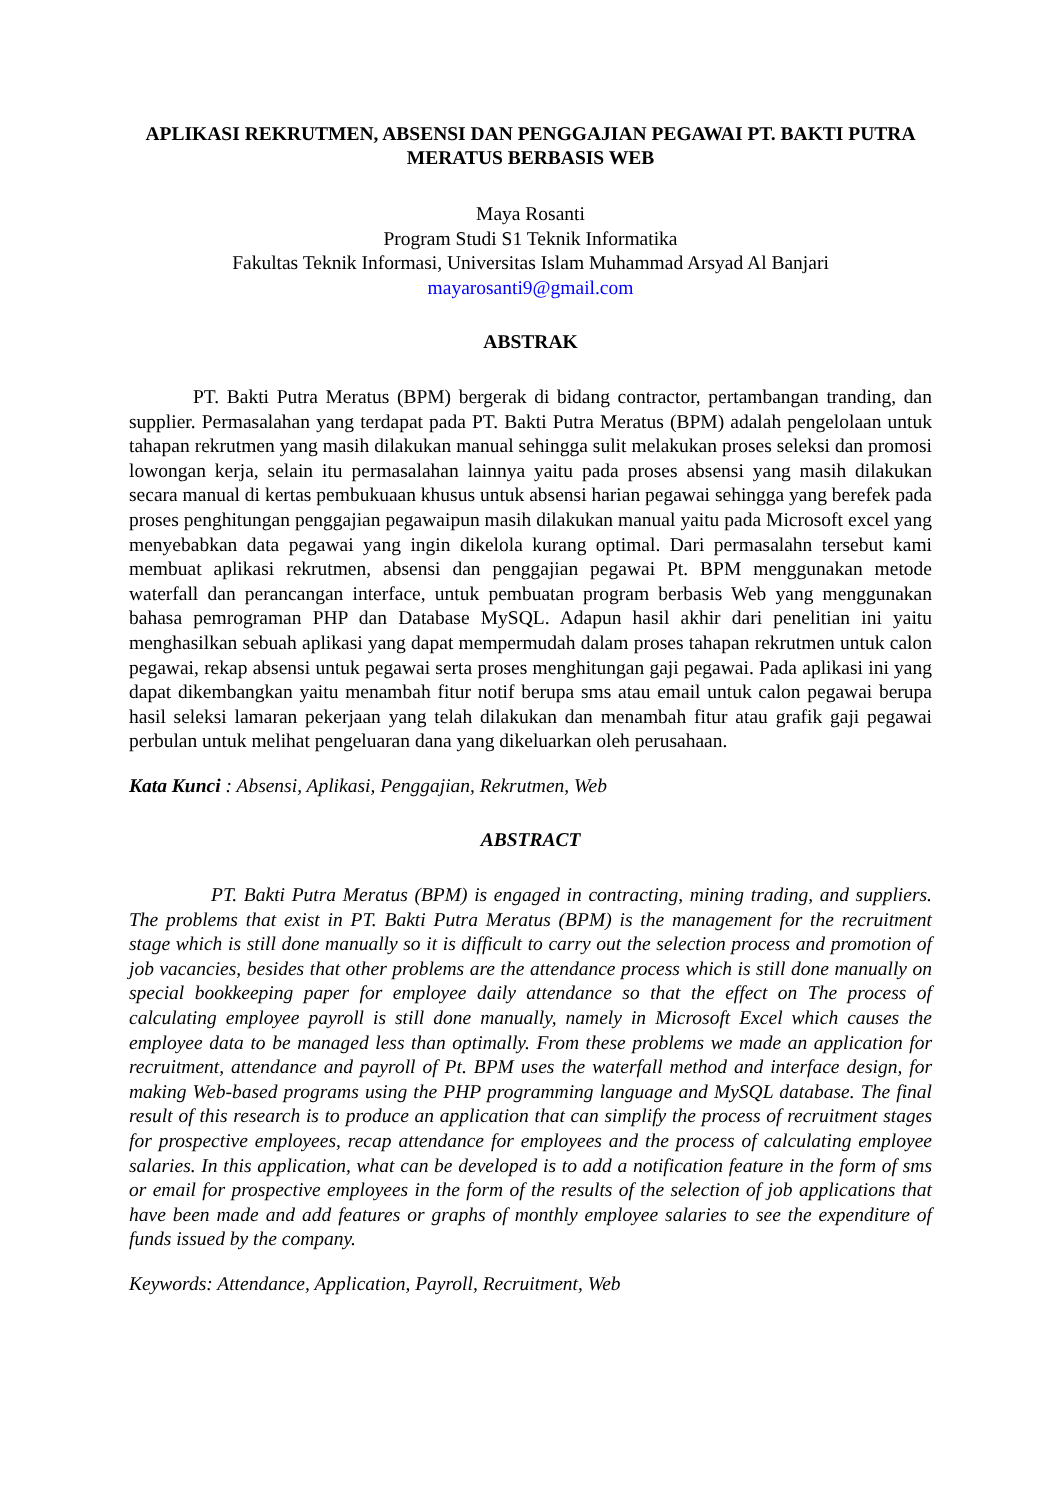APLIKASI REKRUTMEN, ABSENSI DAN PENGGAJIAN PEGAWAI PT. BAKTI PUTRA MERATUS BERBASIS WEB
Maya Rosanti
Program Studi S1 Teknik Informatika
Fakultas Teknik Informasi, Universitas Islam Muhammad Arsyad Al Banjari
mayarosanti9@gmail.com
ABSTRAK
PT. Bakti Putra Meratus (BPM) bergerak di bidang contractor, pertambangan tranding, dan supplier. Permasalahan yang terdapat pada PT. Bakti Putra Meratus (BPM) adalah pengelolaan untuk tahapan rekrutmen yang masih dilakukan manual sehingga sulit melakukan proses seleksi dan promosi lowongan kerja, selain itu permasalahan lainnya yaitu pada proses absensi yang masih dilakukan secara manual di kertas pembukuaan khusus untuk absensi harian pegawai sehingga yang berefek pada proses penghitungan penggajian pegawaipun masih dilakukan manual yaitu pada Microsoft excel yang menyebabkan data pegawai yang ingin dikelola kurang optimal. Dari permasalahn tersebut kami membuat aplikasi rekrutmen, absensi dan penggajian pegawai Pt. BPM menggunakan metode waterfall dan perancangan interface, untuk pembuatan program berbasis Web yang menggunakan bahasa pemrograman PHP dan Database MySQL. Adapun hasil akhir dari penelitian ini yaitu menghasilkan sebuah aplikasi yang dapat mempermudah dalam proses tahapan rekrutmen untuk calon pegawai, rekap absensi untuk pegawai serta proses menghitungan gaji pegawai. Pada aplikasi ini yang dapat dikembangkan yaitu menambah fitur notif berupa sms atau email untuk calon pegawai berupa hasil seleksi lamaran pekerjaan yang telah dilakukan dan menambah fitur atau grafik gaji pegawai perbulan untuk melihat pengeluaran dana yang dikeluarkan oleh perusahaan.
Kata Kunci : Absensi, Aplikasi, Penggajian, Rekrutmen, Web
ABSTRACT
PT. Bakti Putra Meratus (BPM) is engaged in contracting, mining trading, and suppliers. The problems that exist in PT. Bakti Putra Meratus (BPM) is the management for the recruitment stage which is still done manually so it is difficult to carry out the selection process and promotion of job vacancies, besides that other problems are the attendance process which is still done manually on special bookkeeping paper for employee daily attendance so that the effect on The process of calculating employee payroll is still done manually, namely in Microsoft Excel which causes the employee data to be managed less than optimally. From these problems we made an application for recruitment, attendance and payroll of Pt. BPM uses the waterfall method and interface design, for making Web-based programs using the PHP programming language and MySQL database. The final result of this research is to produce an application that can simplify the process of recruitment stages for prospective employees, recap attendance for employees and the process of calculating employee salaries. In this application, what can be developed is to add a notification feature in the form of sms or email for prospective employees in the form of the results of the selection of job applications that have been made and add features or graphs of monthly employee salaries to see the expenditure of funds issued by the company.
Keywords: Attendance, Application, Payroll, Recruitment, Web